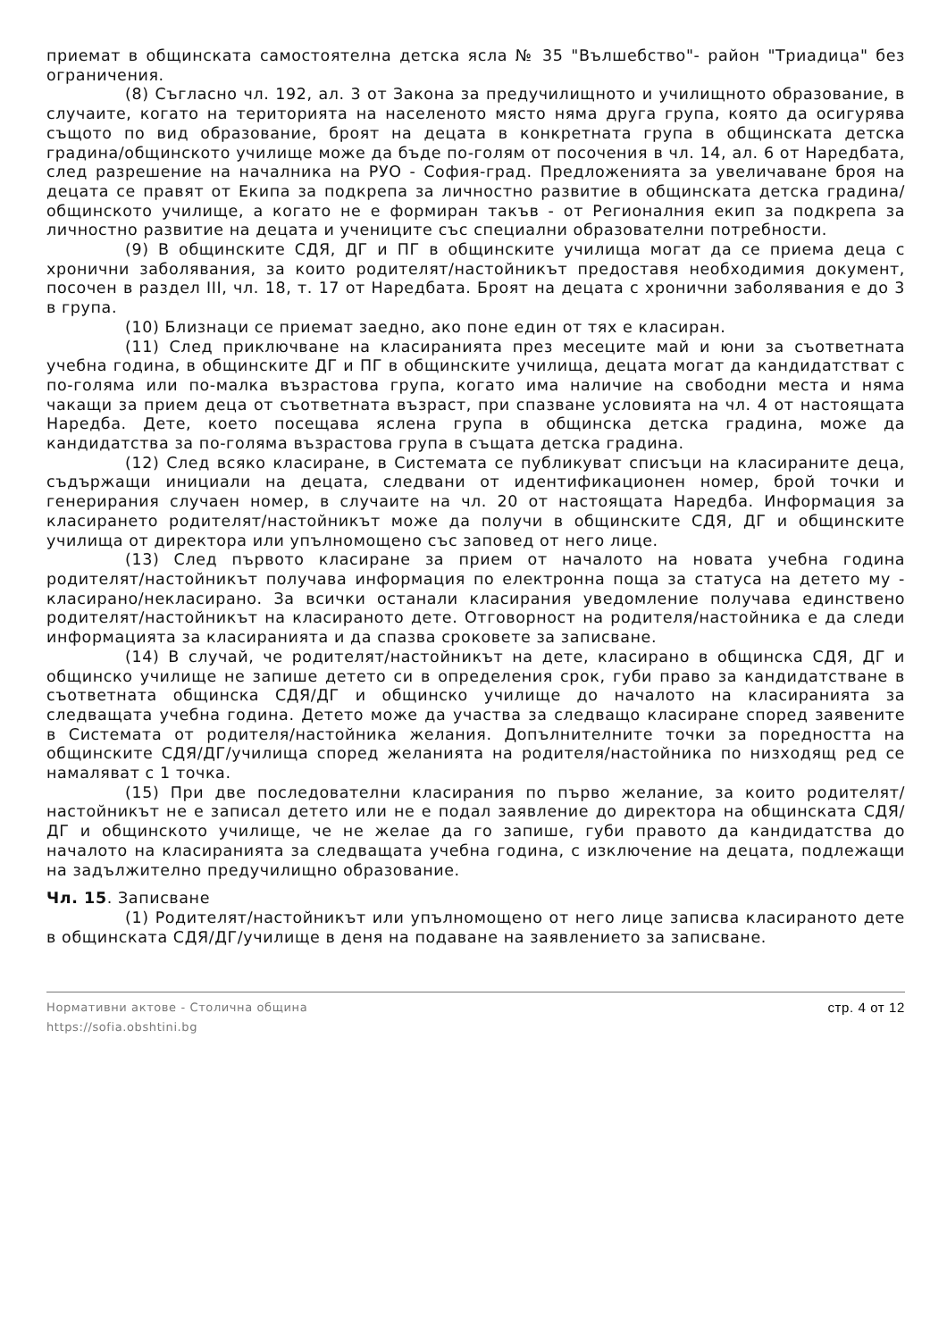приемат в общинската самостоятелна детска ясла № 35 "Вълшебство"- район "Триадица" без ограничения.
(8) Съгласно чл. 192, ал. 3 от Закона за предучилищното и училищното образование, в случаите, когато на територията на населеното място няма друга група, която да осигурява същото по вид образование, броят на децата в конкретната група в общинската детска градина/общинското училище може да бъде по-голям от посочения в чл. 14, ал. 6 от Наредбата, след разрешение на началника на РУО - София-град. Предложенията за увеличаване броя на децата се правят от Екипа за подкрепа за личностно развитие в общинската детска градина/общинското училище, а когато не е формиран такъв - от Регионалния екип за подкрепа за личностно развитие на децата и учениците със специални образователни потребности.
(9) В общинските СДЯ, ДГ и ПГ в общинските училища могат да се приема деца с хронични заболявания, за които родителят/настойникът предоставя необходимия документ, посочен в раздел III, чл. 18, т. 17 от Наредбата. Броят на децата с хронични заболявания е до 3 в група.
(10) Близнаци се приемат заедно, ако поне един от тях е класиран.
(11) След приключване на класиранията през месеците май и юни за съответната учебна година, в общинските ДГ и ПГ в общинските училища, децата могат да кандидатстват с по-голяма или по-малка възрастова група, когато има наличие на свободни места и няма чакащи за прием деца от съответната възраст, при спазване условията на чл. 4 от настоящата Наредба. Дете, което посещава яслена група в общинска детска градина, може да кандидатства за по-голяма възрастова група в същата детска градина.
(12) След всяко класиране, в Системата се публикуват списъци на класираните деца, съдържащи инициали на децата, следвани от идентификационен номер, брой точки и генерирания случаен номер, в случаите на чл. 20 от настоящата Наредба. Информация за класирането родителят/настойникът може да получи в общинските СДЯ, ДГ и общинските училища от директора или упълномощено със заповед от него лице.
(13) След първото класиране за прием от началото на новата учебна година родителят/настойникът получава информация по електронна поща за статуса на детето му - класирано/некласирано. За всички останали класирания уведомление получава единствено родителят/настойникът на класираното дете. Отговорност на родителя/настойника е да следи информацията за класиранията и да спазва сроковете за записване.
(14) В случай, че родителят/настойникът на дете, класирано в общинска СДЯ, ДГ и общинско училище не запише детето си в определения срок, губи право за кандидатстване в съответната общинска СДЯ/ДГ и общинско училище до началото на класиранията за следващата учебна година. Детето може да участва за следващо класиране според заявените в Системата от родителя/настойника желания. Допълнителните точки за поредността на общинските СДЯ/ДГ/училища според желанията на родителя/настойника по низходящ ред се намаляват с 1 точка.
(15) При две последователни класирания по първо желание, за които родителят/настойникът не е записал детето или не е подал заявление до директора на общинската СДЯ/ДГ и общинското училище, че не желае да го запише, губи правото да кандидатства до началото на класиранията за следващата учебна година, с изключение на децата, подлежащи на задължително предучилищно образование.
Чл. 15. Записване
(1) Родителят/настойникът или упълномощено от него лице записва класираното дете в общинската СДЯ/ДГ/училище в деня на подаване на заявлението за записване.
Нормативни актове - Столична община
https://sofia.obshtini.bg
стр. 4 от 12